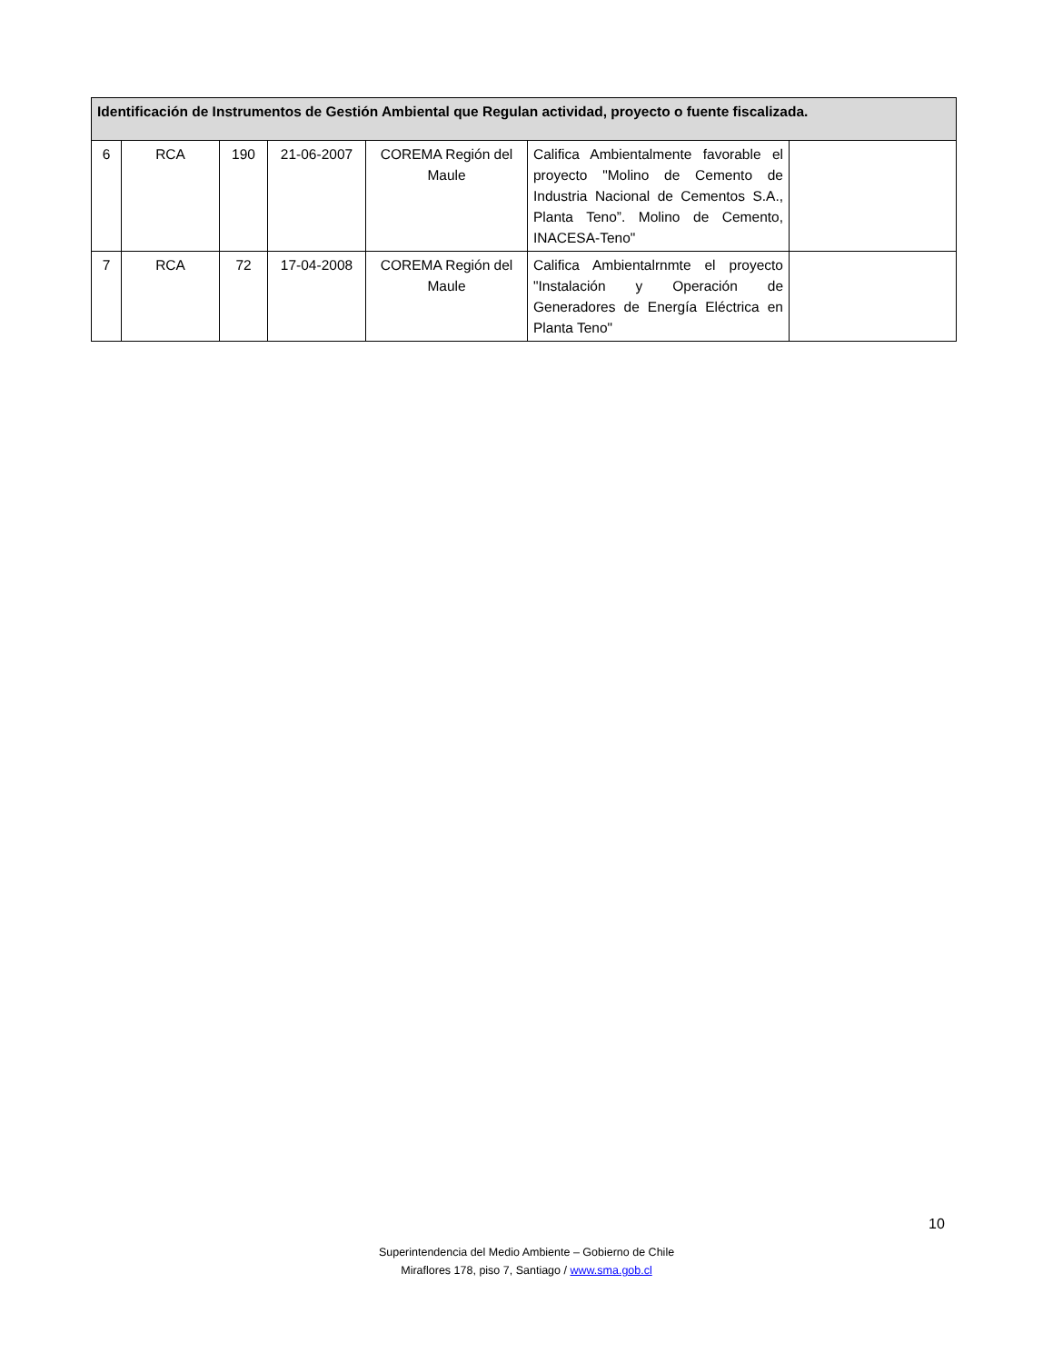| Identificación de Instrumentos de Gestión Ambiental que Regulan actividad, proyecto o fuente fiscalizada. | | | | | | |
| --- | --- | --- | --- | --- | --- | --- |
| 6 | RCA | 190 | 21-06-2007 | COREMA Región del Maule | Califica Ambientalmente favorable el proyecto "Molino de Cemento de Industria Nacional de Cementos S.A., Planta Teno”. Molino de Cemento, INACESA-Teno" | |
| 7 | RCA | 72 | 17-04-2008 | COREMA Región del Maule | Califica Ambientalrnmte el proyecto "Instalación y Operación de Generadores de Energía Eléctrica en Planta Teno" | |
10
Superintendencia del Medio Ambiente – Gobierno de Chile
Miraflores 178, piso 7, Santiago / www.sma.gob.cl